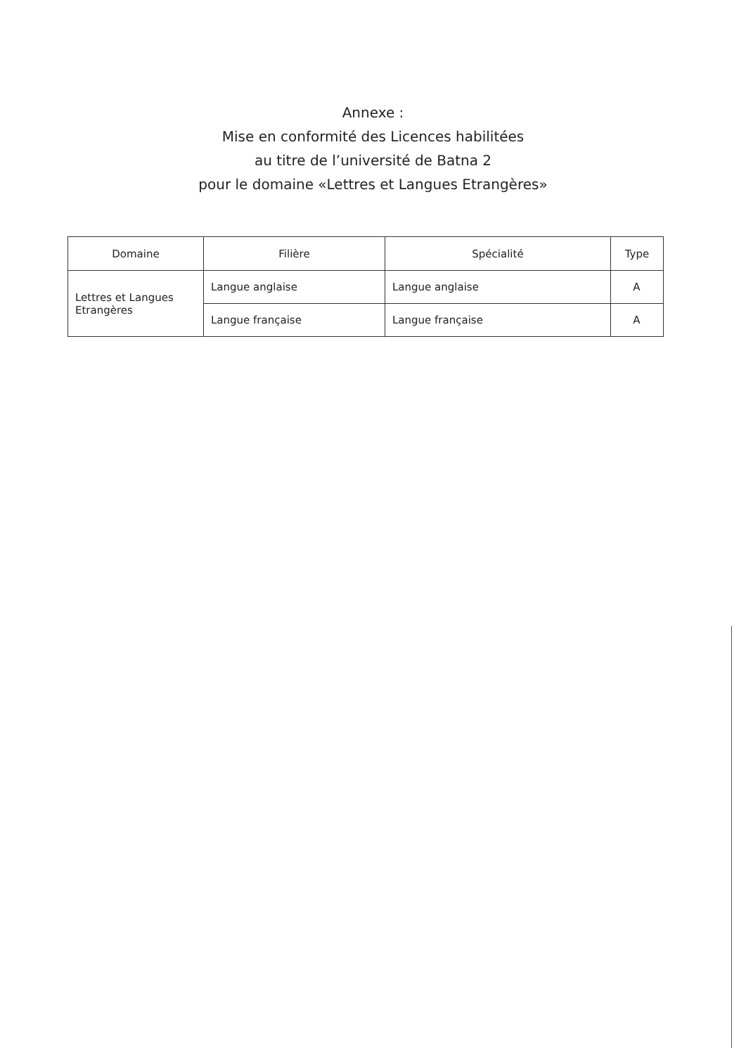Annexe :
Mise en conformité des Licences habilitées
au titre de l’université de Batna 2
pour le domaine «Lettres et Langues Etrangères»
| Domaine | Filière | Spécialité | Type |
| --- | --- | --- | --- |
| Lettres et Langues Etrangères | Langue anglaise | Langue anglaise | A |
| | Langue française | Langue française | A |